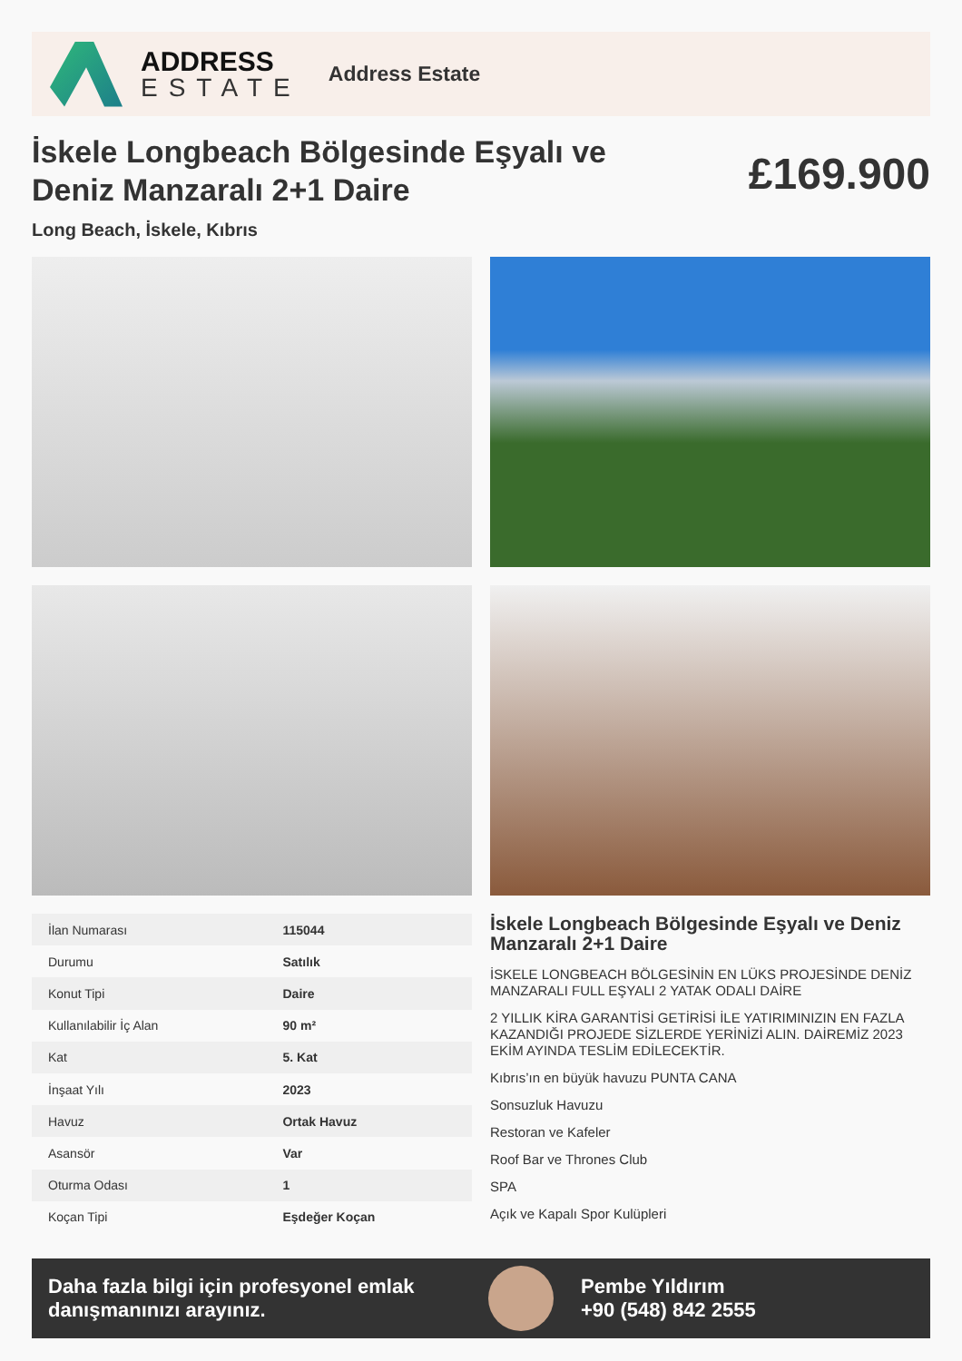ADDRESS
ESTATE
Address Estate
İskele Longbeach Bölgesinde Eşyalı ve Deniz Manzaralı 2+1 Daire
£169.900
Long Beach, İskele, Kıbrıs
| İlan Numarası | 115044 |
| Durumu | Satılık |
| Konut Tipi | Daire |
| Kullanılabilir İç Alan | 90 m² |
| Kat | 5. Kat |
| İnşaat Yılı | 2023 |
| Havuz | Ortak Havuz |
| Asansör | Var |
| Oturma Odası | 1 |
| Koçan Tipi | Eşdeğer Koçan |
İskele Longbeach Bölgesinde Eşyalı ve Deniz Manzaralı 2+1 Daire
İSKELE LONGBEACH BÖLGESİNİN EN LÜKS PROJESİNDE DENİZ MANZARALI FULL EŞYALI 2 YATAK ODALI DAİRE
2 YILLIK KİRA GARANTİSİ GETİRİSİ İLE YATIRIMINIZIN EN FAZLA KAZANDIĞI PROJEDE SİZLERDE YERİNİZİ ALIN. DAİREMİZ 2023 EKİM AYINDA TESLİM EDİLECEKTİR.
Kıbrıs’ın en büyük havuzu PUNTA CANA
Sonsuzluk Havuzu
Restoran ve Kafeler
Roof Bar ve Thrones Club
SPA
Açık ve Kapalı Spor Kulüpleri
Daha fazla bilgi için profesyonel emlak danışmanınızı arayınız.
Pembe Yıldırım
+90 (548) 842 2555